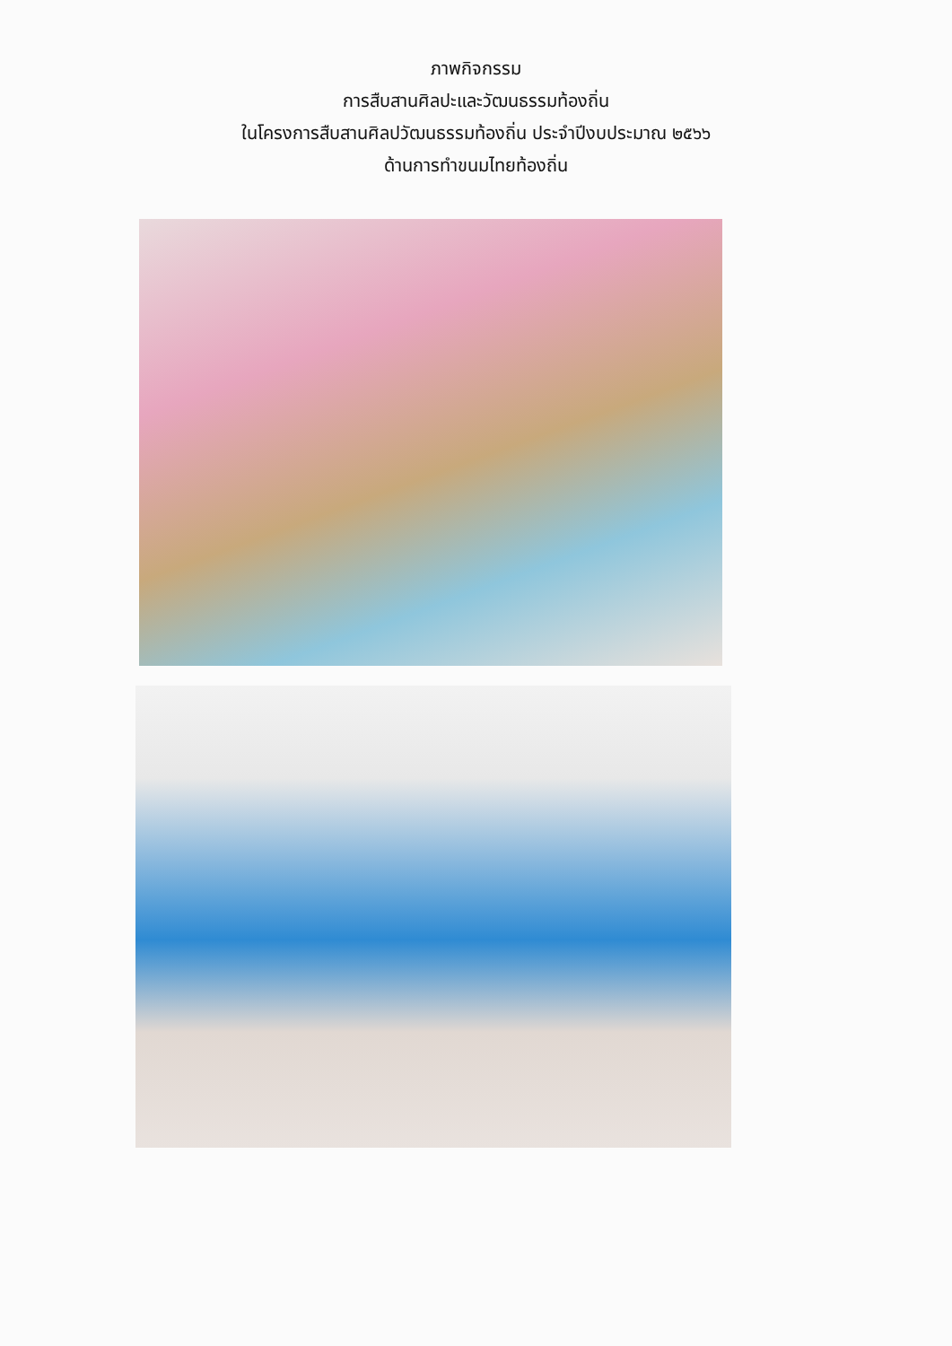ภาพกิจกรรม
การสืบสานศิลปะและวัฒนธรรมท้องถิ่น
ในโครงการสืบสานศิลปวัฒนธรรมท้องถิ่น ประจำปีงบประมาณ ๒๕๖๖
ด้านการทำขนมไทยท้องถิ่น